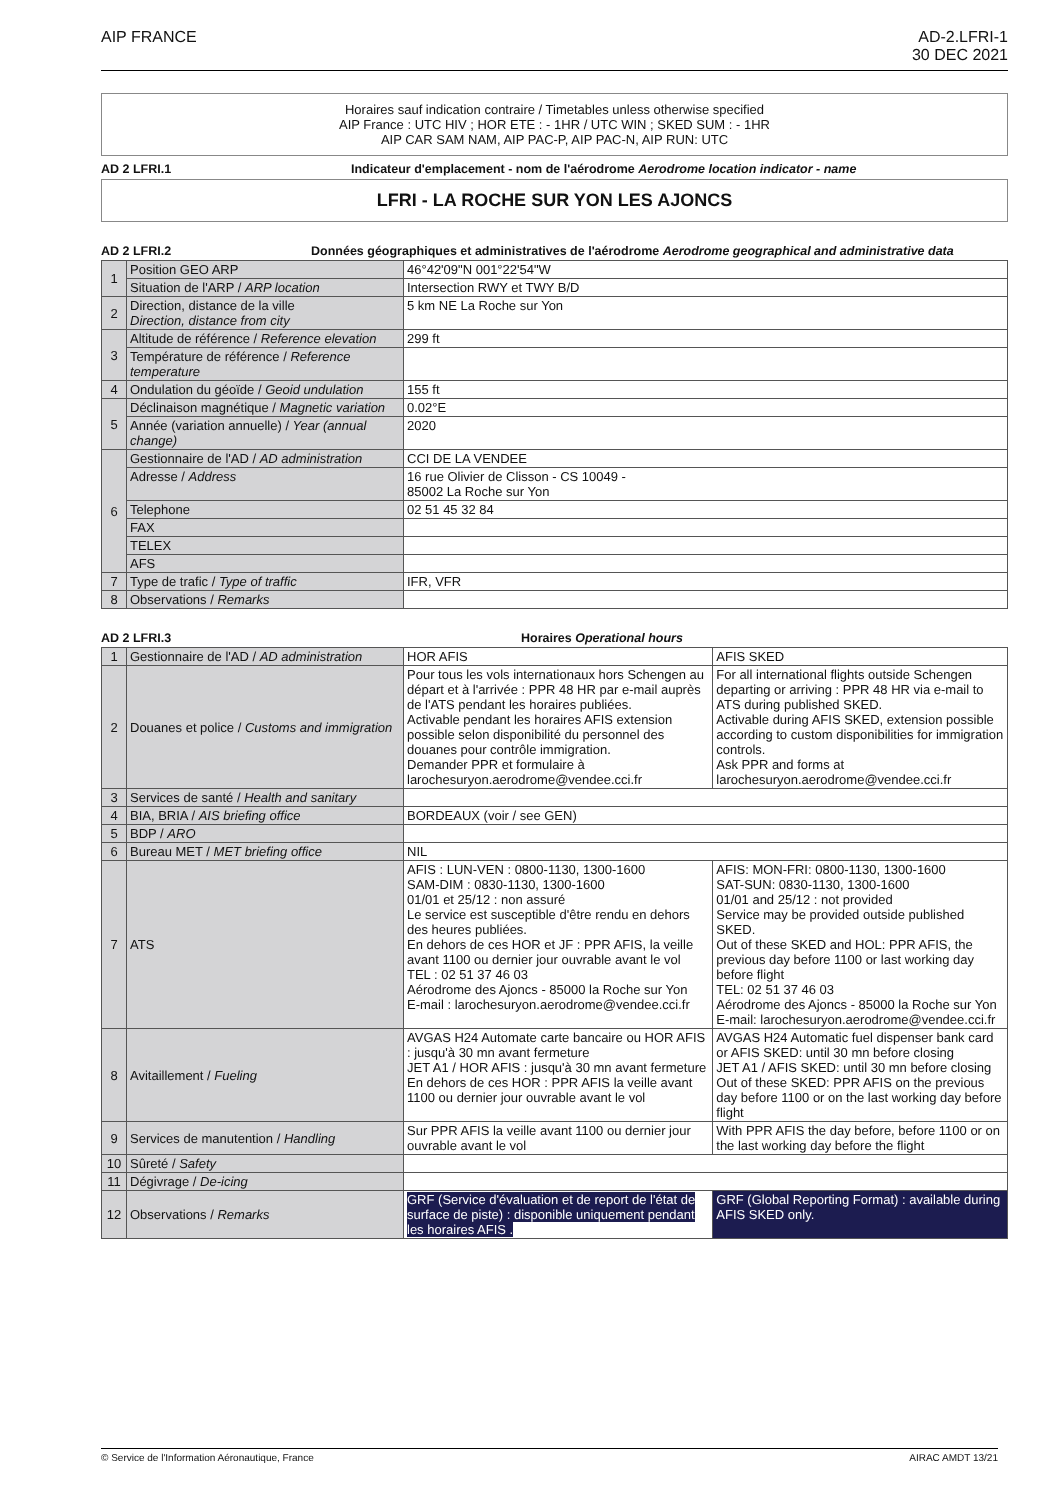AIP FRANCE AD-2.LFRI-1
30 DEC 2021
Horaires sauf indication contraire / Timetables unless otherwise specified
AIP France : UTC HIV ; HOR ETE : - 1HR / UTC WIN ; SKED SUM : - 1HR
AIP CAR SAM NAM, AIP PAC-P, AIP PAC-N, AIP RUN: UTC
AD 2 LFRI.1 Indicateur d'emplacement - nom de l'aérodrome Aerodrome location indicator - name
LFRI - LA ROCHE SUR YON LES AJONCS
AD 2 LFRI.2 Données géographiques et administratives de l'aérodrome Aerodrome geographical and administrative data
| 1 | Position GEO ARP | 46°42'09"N 001°22'54"W |
| | Situation de l'ARP / ARP location | Intersection RWY et TWY B/D |
| 2 | Direction, distance de la ville Direction, distance from city | 5 km NE La Roche sur Yon |
| 3 | Altitude de référence / Reference elevation | 299 ft |
| | Température de référence / Reference temperature | |
| 4 | Ondulation du géoïde / Geoid undulation | 155 ft |
| 5 | Déclinaison magnétique / Magnetic variation | 0.02°E |
| | Année (variation annuelle) / Year (annual change) | 2020 |
| 6 | Gestionnaire de l'AD / AD administration | CCI DE LA VENDEE |
| | Adresse / Address | 16 rue Olivier de Clisson - CS 10049 - 85002 La Roche sur Yon |
| | Telephone | 02 51 45 32 84 |
| | FAX | |
| | TELEX | |
| | AFS | |
| 7 | Type de trafic / Type of traffic | IFR, VFR |
| 8 | Observations / Remarks | |
AD 2 LFRI.3 Horaires Operational hours
| 1 | Gestionnaire de l'AD / AD administration | HOR AFIS | AFIS SKED |
| 2 | Douanes et police / Customs and immigration | Pour tous les vols internationaux hors Schengen au départ et à l'arrivée : PPR 48 HR par e-mail auprès de l'ATS pendant les horaires publiées. Activable pendant les horaires AFIS extension possible selon disponibilité du personnel des douanes pour contrôle immigration. Demander PPR et formulaire à larochesuryon.aerodrome@vendee.cci.fr | For all international flights outside Schengen departing or arriving : PPR 48 HR via e-mail to ATS during published SKED. Activable during AFIS SKED, extension possible according to custom disponibilities for immigration controls. Ask PPR and forms at larochesuryon.aerodrome@vendee.cci.fr |
| 3 | Services de santé / Health and sanitary | | |
| 4 | BIA, BRIA / AIS briefing office | BORDEAUX (voir / see GEN) | |
| 5 | BDP / ARO | | |
| 6 | Bureau MET / MET briefing office | NIL | |
| 7 | ATS | AFIS : LUN-VEN : 0800-1130, 1300-1600 SAM-DIM : 0830-1130, 1300-1600 01/01 et 25/12 : non assuré Le service est susceptible d'être rendu en dehors des heures publiées. En dehors de ces HOR et JF : PPR AFIS, la veille avant 1100 ou dernier jour ouvrable avant le vol TEL : 02 51 37 46 03 Aérodrome des Ajoncs - 85000 la Roche sur Yon E-mail : larochesuryon.aerodrome@vendee.cci.fr | AFIS: MON-FRI: 0800-1130, 1300-1600 SAT-SUN: 0830-1130, 1300-1600 01/01 and 25/12 : not provided Service may be provided outside published SKED. Out of these SKED and HOL: PPR AFIS, the previous day before 1100 or last working day before flight TEL: 02 51 37 46 03 Aérodrome des Ajoncs - 85000 la Roche sur Yon E-mail: larochesuryon.aerodrome@vendee.cci.fr |
| 8 | Avitaillement / Fueling | AVGAS H24 Automate carte bancaire ou HOR AFIS : jusqu'à 30 mn avant fermeture JET A1 / HOR AFIS : jusqu'à 30 mn avant fermeture En dehors de ces HOR : PPR AFIS la veille avant 1100 ou dernier jour ouvrable avant le vol | AVGAS H24 Automatic fuel dispenser bank card or AFIS SKED: until 30 mn before closing JET A1 / AFIS SKED: until 30 mn before closing Out of these SKED: PPR AFIS on the previous day before 1100 or on the last working day before flight |
| 9 | Services de manutention / Handling | Sur PPR AFIS la veille avant 1100 ou dernier jour ouvrable avant le vol | With PPR AFIS the day before, before 1100 or on the last working day before the flight |
| 10 | Sûreté / Safety | | |
| 11 | Dégivrage / De-icing | | |
| 12 | Observations / Remarks | GRF (Service d'évaluation et de report de l'état de surface de piste) : disponible uniquement pendant les horaires AFIS . | GRF (Global Reporting Format) : available during AFIS SKED only. |
© Service de l'Information Aéronautique, France AIRAC AMDT 13/21